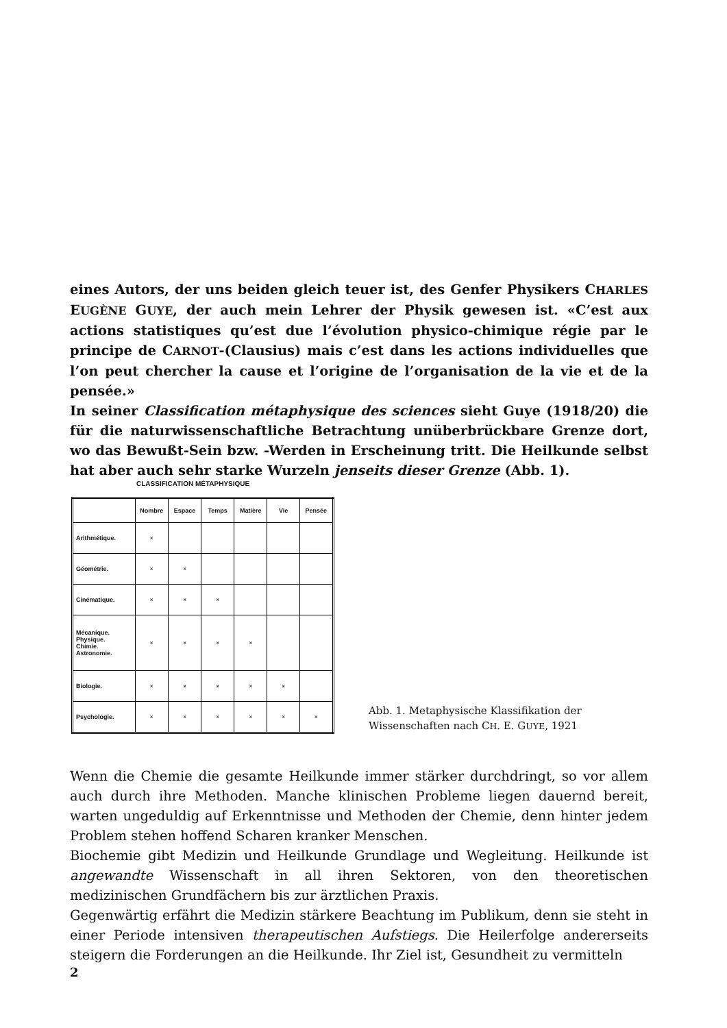eines Autors, der uns beiden gleich teuer ist, des Genfer Physikers CHARLES EUGÈNE GUYE, der auch mein Lehrer der Physik gewesen ist. «C’est aux actions statistiques qu’est due l’évolution physico-chimique régie par le principe de CARNOT-(Clausius) mais c’est dans les actions individuelles que l’on peut chercher la cause et l’origine de l’organisation de la vie et de la pensée.»
In seiner Classification métaphysique des sciences sieht Guye (1918/20) die für die naturwissenschaftliche Betrachtung unüberbrückbare Grenze dort, wo das Bewußt-Sein bzw. -Werden in Erscheinung tritt. Die Heilkunde selbst hat aber auch sehr starke Wurzeln jenseits dieser Grenze (Abb. 1).
CLASSIFICATION MÉTAPHYSIQUE
| | Nombre | Espace | Temps | Matière | Vie | Pensée |
| --- | --- | --- | --- | --- | --- | --- |
| Arithmétique. | × | | | | | |
| Géométrie. | × | × | | | | |
| Cinématique. | × | × | × | | | |
| Mécanique. Physique. Chimie. Astronomie. | × | × | × | × | | |
| Biologie. | × | × | × | × | × | |
| Psychologie. | × | × | × | × | × | × |
Abb. 1. Metaphysische Klassifikation der Wissenschaften nach CH. E. GUYE, 1921
Wenn die Chemie die gesamte Heilkunde immer stärker durchdringt, so vor allem auch durch ihre Methoden. Manche klinischen Probleme liegen dauernd bereit, warten ungeduldig auf Erkenntnisse und Methoden der Chemie, denn hinter jedem Problem stehen hoffend Scharen kranker Menschen.
Biochemie gibt Medizin und Heilkunde Grundlage und Wegleitung. Heilkunde ist angewandte Wissenschaft in all ihren Sektoren, von den theoretischen medizinischen Grundfächern bis zur ärztlichen Praxis.
Gegenwärtig erfährt die Medizin stärkere Beachtung im Publikum, denn sie steht in einer Periode intensiven therapeutischen Aufstiegs. Die Heilerfolge andererseits steigern die Forderungen an die Heilkunde. Ihr Ziel ist, Gesundheit zu vermitteln
2